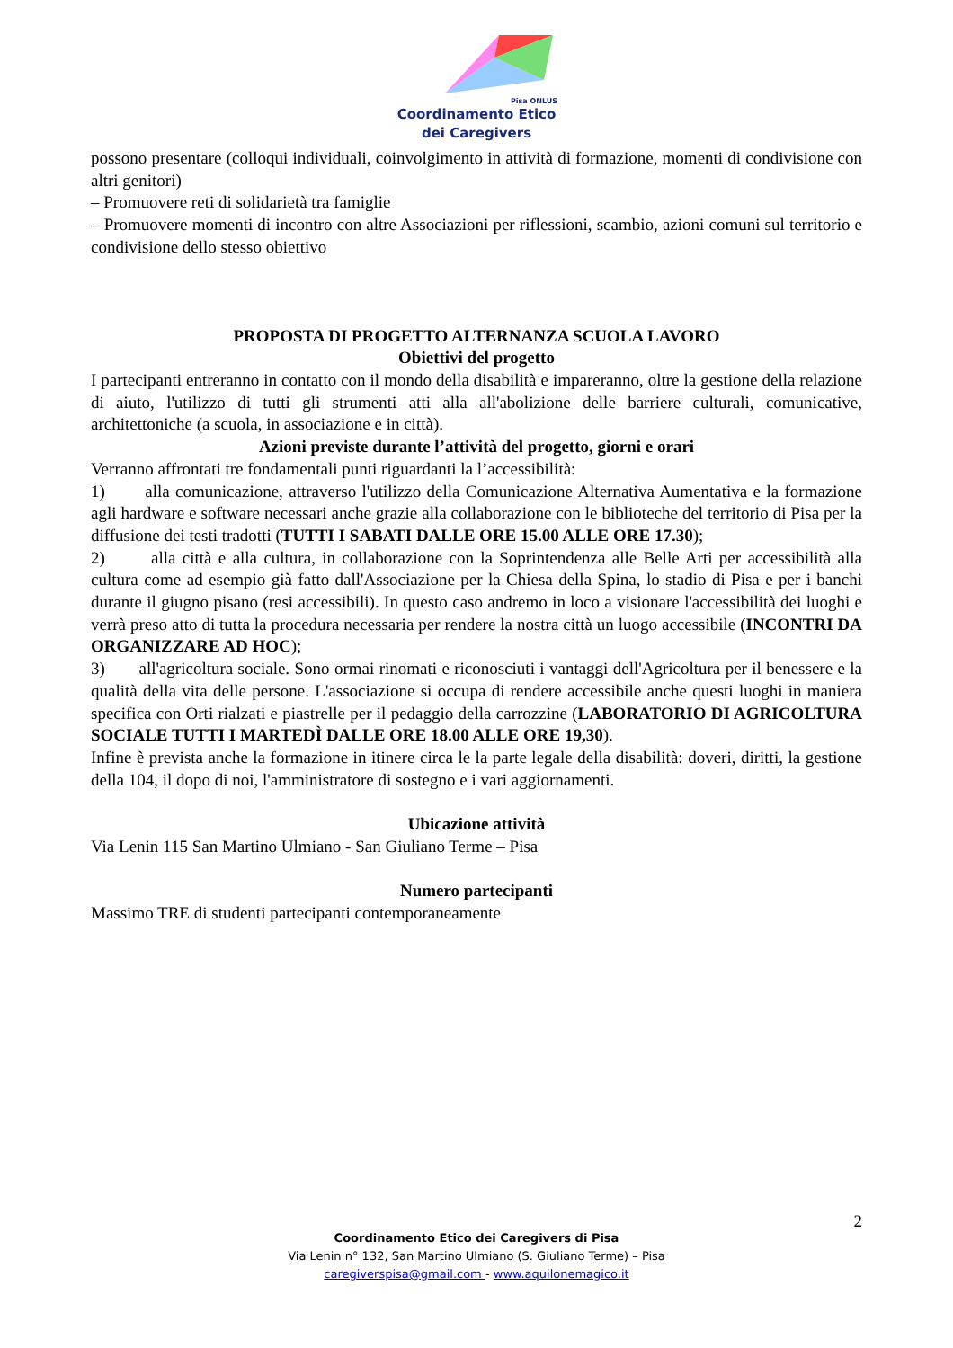Pisa ONLUS
Coordinamento Etico
dei Caregivers
possono presentare (colloqui individuali, coinvolgimento in attività di formazione, momenti di condivisione con altri genitori)
– Promuovere reti di solidarietà tra famiglie
– Promuovere momenti di incontro con altre Associazioni per riflessioni, scambio, azioni comuni sul territorio e condivisione dello stesso obiettivo
PROPOSTA DI PROGETTO ALTERNANZA SCUOLA LAVORO
Obiettivi del progetto
I partecipanti entreranno in contatto con il mondo della disabilità e impareranno, oltre la gestione della relazione di aiuto, l'utilizzo di tutti gli strumenti atti alla all'abolizione delle barriere culturali, comunicative, architettoniche (a scuola, in associazione e in città).
Azioni previste durante l’attività del progetto, giorni e orari
Verranno affrontati tre fondamentali punti riguardanti la l’accessibilità:
1) alla comunicazione, attraverso l'utilizzo della Comunicazione Alternativa Aumentativa e la formazione agli hardware e software necessari anche grazie alla collaborazione con le biblioteche del territorio di Pisa per la diffusione dei testi tradotti (TUTTI I SABATI DALLE ORE 15.00 ALLE ORE 17.30);
2) alla città e alla cultura, in collaborazione con la Soprintendenza alle Belle Arti per accessibilità alla cultura come ad esempio già fatto dall'Associazione per la Chiesa della Spina, lo stadio di Pisa e per i banchi durante il giugno pisano (resi accessibili). In questo caso andremo in loco a visionare l'accessibilità dei luoghi e verrà preso atto di tutta la procedura necessaria per rendere la nostra città un luogo accessibile (INCONTRI DA ORGANIZZARE AD HOC);
3) all'agricoltura sociale. Sono ormai rinomati e riconosciuti i vantaggi dell'Agricoltura per il benessere e la qualità della vita delle persone. L'associazione si occupa di rendere accessibile anche questi luoghi in maniera specifica con Orti rialzati e piastrelle per il pedaggio della carrozzine (LABORATORIO DI AGRICOLTURA SOCIALE TUTTI I MARTEDÌ DALLE ORE 18.00 ALLE ORE 19,30).
Infine è prevista anche la formazione in itinere circa le la parte legale della disabilità: doveri, diritti, la gestione della 104, il dopo di noi, l'amministratore di sostegno e i vari aggiornamenti.
Ubicazione attività
Via Lenin 115 San Martino Ulmiano - San Giuliano Terme – Pisa
Numero partecipanti
Massimo TRE di studenti partecipanti contemporaneamente
2
Coordinamento Etico dei Caregivers di Pisa
Via Lenin n° 132, San Martino Ulmiano (S. Giuliano Terme) – Pisa
caregiverspisa@gmail.com - www.aquilonemagico.it